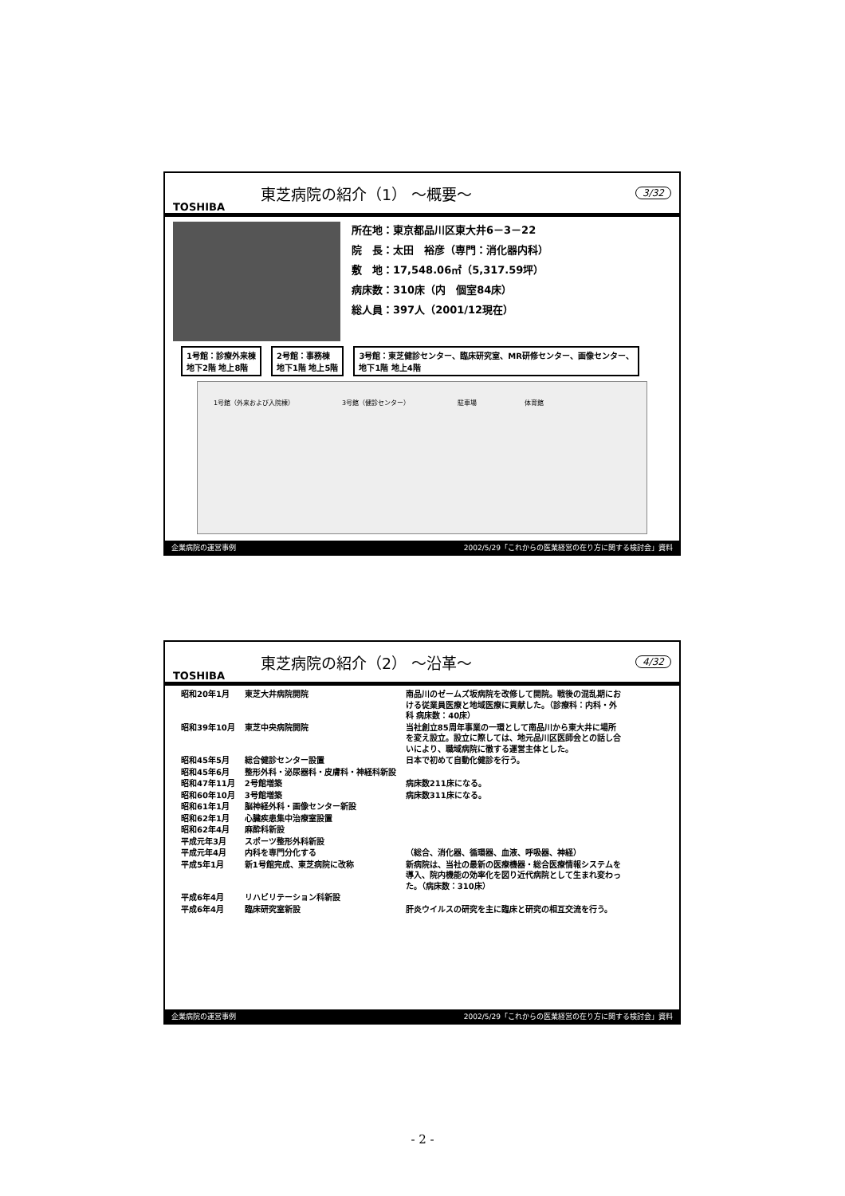TOSHIBA 東芝病院の紹介（1） ～概要～ 3/32
所在地：東京都品川区東大井6－3－22
院　長：太田　裕彦（専門：消化器内科）
敷　地：17,548.06㎡（5,317.59坪）
病床数：310床（内　個室84床）
総人員：397人（2001/12現在）
1号館：診療外来棟
地下2階 地上8階
2号館：事務棟
地下1階 地上5階
3号館：東芝健診センター、臨床研究室、MR研修センター、画像センター、
地下1階 地上4階
1号館（外来および入院棟） 3号館（健診センター） 駐車場 体育館
企業病院の運営事例 2002/5/29「これからの医業経営の在り方に関する検討会」資料
TOSHIBA 東芝病院の紹介（2） ～沿革～ 4/32
| 昭和20年1月 | 東芝大井病院開院 | 南品川のゼームズ坂病院を改修して開院。戦後の混乱期における従業員医療と地域医療に貢献した。（診療科：内科・外科 病床数：40床） |
| 昭和39年10月 | 東芝中央病院開院 | 当社創立85周年事業の一環として南品川から東大井に場所を変え設立。設立に際しては、地元品川区医師会との話し合いにより、職域病院に徹する運営主体とした。 |
| 昭和45年5月 | 総合健診センター設置 | 日本で初めて自動化健診を行う。 |
| 昭和45年6月 | 整形外科・泌尿器科・皮膚科・神経科新設 | |
| 昭和47年11月 | 2号館増築 | 病床数211床になる。 |
| 昭和60年10月 | 3号館増築 | 病床数311床になる。 |
| 昭和61年1月 | 脳神経外科・画像センター新設 | |
| 昭和62年1月 | 心臓疾患集中治療室設置 | |
| 昭和62年4月 | 麻酔科新設 | |
| 平成元年3月 | スポーツ整形外科新設 | |
| 平成元年4月 | 内科を専門分化する | （総合、消化器、循環器、血液、呼吸器、神経） |
| 平成5年1月 | 新1号館完成、東芝病院に改称 | 新病院は、当社の最新の医療機器・総合医療情報システムを導入、院内機能の効率化を図り近代病院として生まれ変わった。（病床数：310床） |
| 平成6年4月 | リハビリテーション科新設 | |
| 平成6年4月 | 臨床研究室新設 | 肝炎ウイルスの研究を主に臨床と研究の相互交流を行う。 |
企業病院の運営事例 2002/5/29「これからの医業経営の在り方に関する検討会」資料
- 2 -